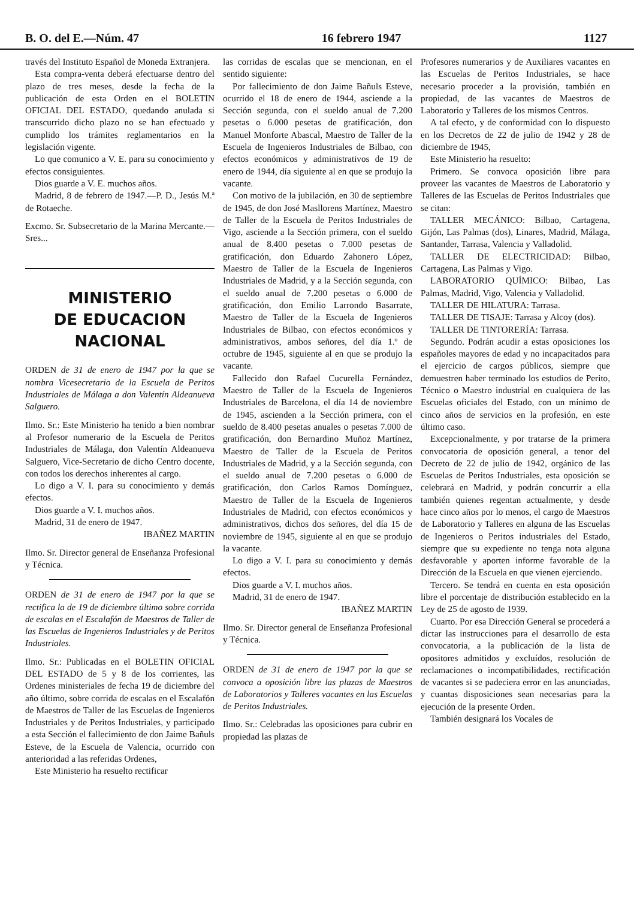B. O. del E.—Núm. 47 16 febrero 1947 1127
través del Instituto Español de Moneda Extranjera.
Esta compra-venta deberá efectuarse dentro del plazo de tres meses, desde la fecha de la publicación de esta Orden en el BOLETIN OFICIAL DEL ESTADO, quedando anulada si transcurrido dicho plazo no se han efectuado y cumplido los trámites reglamentarios en la legislación vigente.
Lo que comunico a V. E. para su conocimiento y efectos consiguientes.
Dios guarde a V. E. muchos años.
Madrid, 8 de febrero de 1947.—P. D., Jesús M.ª de Rotaeche.
Excmo. Sr. Subsecretario de la Marina Mercante.—Sres...
MINISTERIO
DE EDUCACION NACIONAL
ORDEN de 31 de enero de 1947 por la que se nombra Vicesecretario de la Escuela de Peritos Industriales de Málaga a don Valentín Aldeanueva Salguero.
Ilmo. Sr.: Este Ministerio ha tenido a bien nombrar al Profesor numerario de la Escuela de Peritos Industriales de Málaga, don Valentín Aldeanueva Salguero, Vice-Secretario de dicho Centro docente, con todos los derechos inherentes al cargo.
Lo digo a V. I. para su conocimiento y demás efectos.
Dios guarde a V. I. muchos años.
Madrid, 31 de enero de 1947.
IBAÑEZ MARTIN
Ilmo. Sr. Director general de Enseñanza Profesional y Técnica.
ORDEN de 31 de enero de 1947 por la que se rectifica la de 19 de diciembre último sobre corrida de escalas en el Escalafón de Maestros de Taller de las Escuelas de Ingenieros Industriales y de Peritos Industriales.
Ilmo. Sr.: Publicadas en el BOLETIN OFICIAL DEL ESTADO de 5 y 8 de los corrientes, las Ordenes ministeriales de fecha 19 de diciembre del año último, sobre corrida de escalas en el Escalafón de Maestros de Taller de las Escuelas de Ingenieros Industriales y de Peritos Industriales, y participado a esta Sección el fallecimiento de don Jaime Bañuls Esteve, de la Escuela de Valencia, ocurrido con anterioridad a las referidas Ordenes,
Este Ministerio ha resuelto rectificar
las corridas de escalas que se mencionan, en el sentido siguiente:
Por fallecimiento de don Jaime Bañuls Esteve, ocurrido el 18 de enero de 1944, asciende a la Sección segunda, con el sueldo anual de 7.200 pesetas o 6.000 pesetas de gratificación, don Manuel Monforte Abascal, Maestro de Taller de la Escuela de Ingenieros Industriales de Bilbao, con efectos económicos y administrativos de 19 de enero de 1944, día siguiente al en que se produjo la vacante.
Con motivo de la jubilación, en 30 de septiembre de 1945, de don José Masllorens Martínez, Maestro de Taller de la Escuela de Peritos Industriales de Vigo, asciende a la Sección primera, con el sueldo anual de 8.400 pesetas o 7.000 pesetas de gratificación, don Eduardo Zahonero López, Maestro de Taller de la Escuela de Ingenieros Industriales de Madrid, y a la Sección segunda, con el sueldo anual de 7.200 pesetas o 6.000 de gratificación, don Emilio Larrondo Basarrate, Maestro de Taller de la Escuela de Ingenieros Industriales de Bilbao, con efectos económicos y administrativos, ambos señores, del día 1.º de octubre de 1945, siguiente al en que se produjo la vacante.
Fallecido don Rafael Cucurella Fernández, Maestro de Taller de la Escuela de Ingenieros Industriales de Barcelona, el día 14 de noviembre de 1945, ascienden a la Sección primera, con el sueldo de 8.400 pesetas anuales o pesetas 7.000 de gratificación, don Bernardino Muñoz Martínez, Maestro de Taller de la Escuela de Peritos Industriales de Madrid, y a la Sección segunda, con el sueldo anual de 7.200 pesetas o 6.000 de gratificación, don Carlos Ramos Domínguez, Maestro de Taller de la Escuela de Ingenieros Industriales de Madrid, con efectos económicos y administrativos, dichos dos señores, del día 15 de noviembre de 1945, siguiente al en que se produjo la vacante.
Lo digo a V. I. para su conocimiento y demás efectos.
Dios guarde a V. I. muchos años.
Madrid, 31 de enero de 1947.
IBAÑEZ MARTIN
Ilmo. Sr. Director general de Enseñanza Profesional y Técnica.
ORDEN de 31 de enero de 1947 por la que se convoca a oposición libre las plazas de Maestros de Laboratorios y Talleres vacantes en las Escuelas de Peritos Industriales.
Ilmo. Sr.: Celebradas las oposiciones para cubrir en propiedad las plazas de
Profesores numerarios y de Auxiliares vacantes en las Escuelas de Peritos Industriales, se hace necesario proceder a la provisión, también en propiedad, de las vacantes de Maestros de Laboratorio y Talleres de los mismos Centros.
A tal efecto, y de conformidad con lo dispuesto en los Decretos de 22 de julio de 1942 y 28 de diciembre de 1945,
Este Ministerio ha resuelto:
Primero. Se convoca oposición libre para proveer las vacantes de Maestros de Laboratorio y Talleres de las Escuelas de Peritos Industriales que se citan:
TALLER MECÁNICO: Bilbao, Cartagena, Gijón, Las Palmas (dos), Linares, Madrid, Málaga, Santander, Tarrasa, Valencia y Valladolid.
TALLER DE ELECTRICIDAD: Bilbao, Cartagena, Las Palmas y Vigo.
LABORATORIO QUÍMICO: Bilbao, Las Palmas, Madrid, Vigo, Valencia y Valladolid.
TALLER DE HILATURA: Tarrasa.
TALLER DE TISAJE: Tarrasa y Alcoy (dos).
TALLER DE TINTORERÍA: Tarrasa.
Segundo. Podrán acudir a estas oposiciones los españoles mayores de edad y no incapacitados para el ejercicio de cargos públicos, siempre que demuestren haber terminado los estudios de Perito, Técnico o Maestro industrial en cualquiera de las Escuelas oficiales del Estado, con un mínimo de cinco años de servicios en la profesión, en este último caso.
Excepcionalmente, y por tratarse de la primera convocatoria de oposición general, a tenor del Decreto de 22 de julio de 1942, orgánico de las Escuelas de Peritos Industriales, esta oposición se celebrará en Madrid, y podrán concurrir a ella también quienes regentan actualmente, y desde hace cinco años por lo menos, el cargo de Maestros de Laboratorio y Talleres en alguna de las Escuelas de Ingenieros o Peritos industriales del Estado, siempre que su expediente no tenga nota alguna desfavorable y aporten informe favorable de la Dirección de la Escuela en que vienen ejerciendo.
Tercero. Se tendrá en cuenta en esta oposición libre el porcentaje de distribución establecido en la Ley de 25 de agosto de 1939.
Cuarto. Por esa Dirección General se procederá a dictar las instrucciones para el desarrollo de esta convocatoria, a la publicación de la lista de opositores admitidos y excluídos, resolución de reclamaciones o incompatibilidades, rectificación de vacantes si se padeciera error en las anunciadas, y cuantas disposiciones sean necesarias para la ejecución de la presente Orden.
También designará los Vocales de